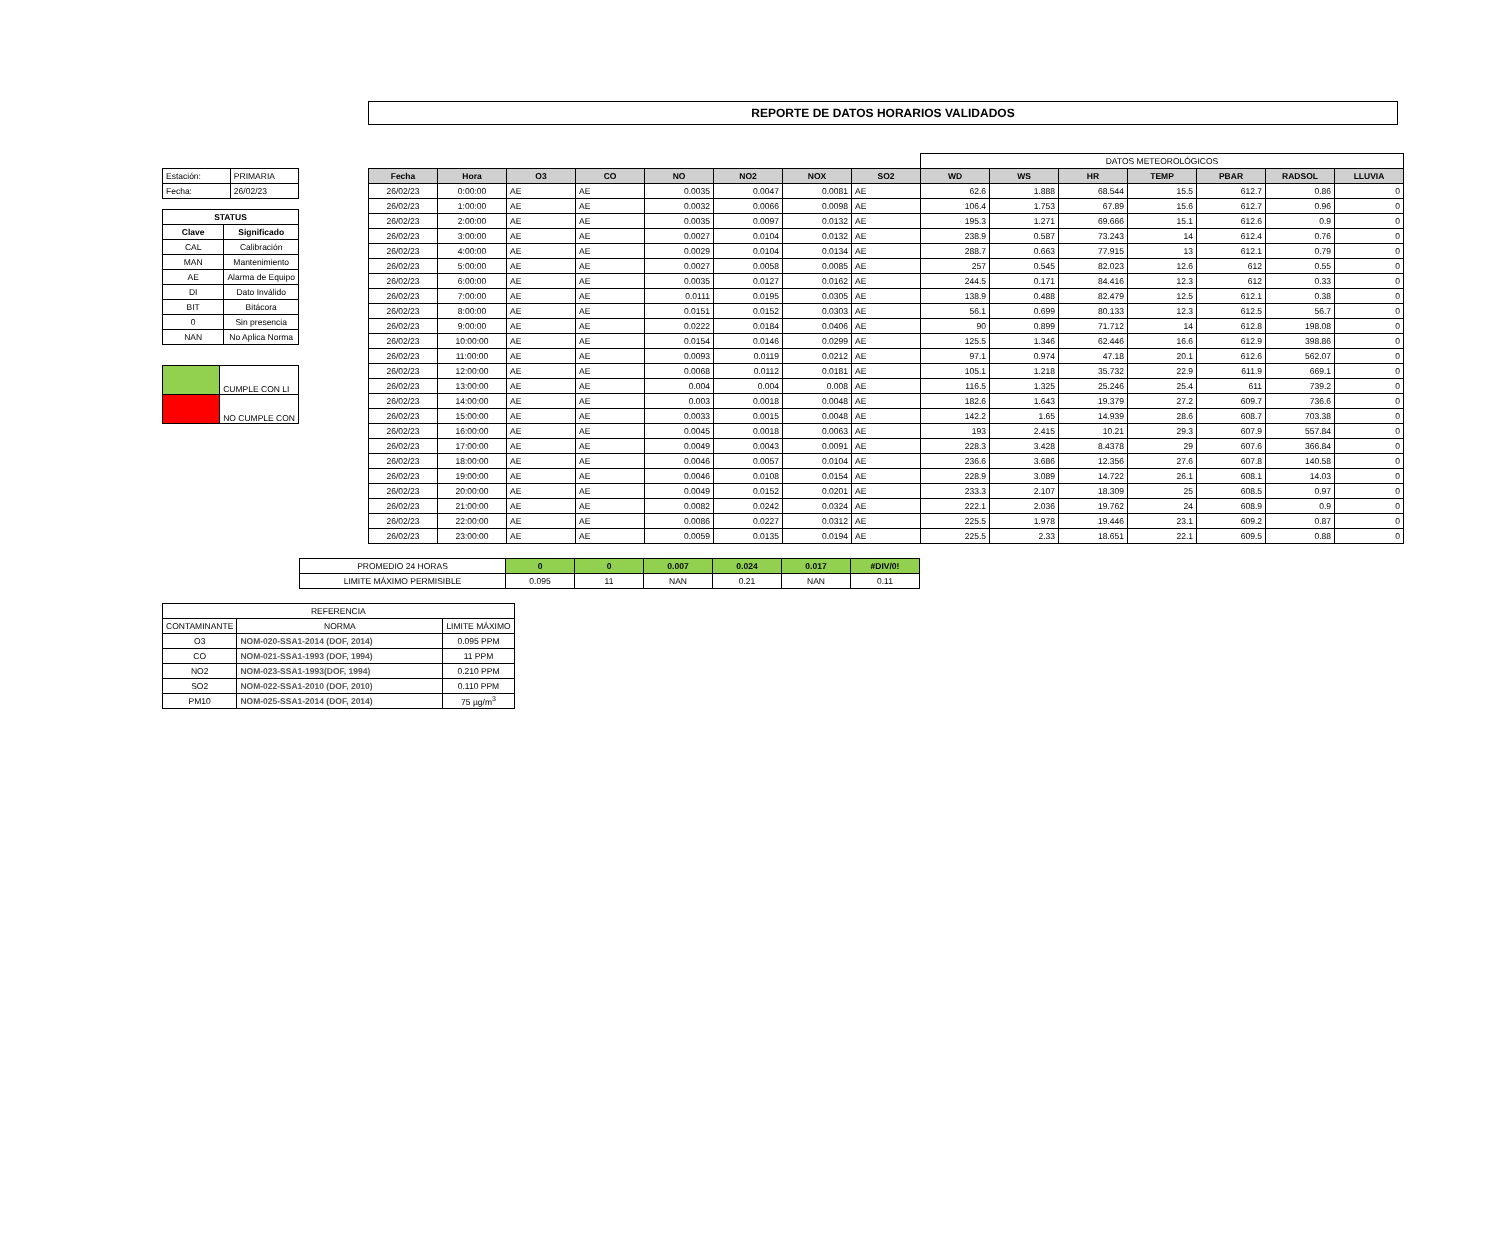REPORTE DE DATOS HORARIOS VALIDADOS
| Estación: | PRIMARIA |
| Fecha: | 26/02/23 |
| STATUS | |
| --- | --- |
| Clave | Significado |
| CAL | Calibración |
| MAN | Mantenimiento |
| AE | Alarma de Equipo |
| DI | Dato Inválido |
| BIT | Bitácora |
| 0 | Sin presencia |
| NAN | No Aplica Norma |
| | CUMPLE CON LI |
| | NO CUMPLE CON |
| | | | | | | | | DATOS METEOROLÓGICOS | | | | | | |
| Fecha | Hora | O3 | CO | NO | NO2 | NOX | SO2 | WD | WS | HR | TEMP | PBAR | RADSOL | LLUVIA |
| 26/02/23 | 0:00:00 | AE | AE | 0.0035 | 0.0047 | 0.0081 | AE | 62.6 | 1.888 | 68.544 | 15.5 | 612.7 | 0.86 | 0 |
| 26/02/23 | 1:00:00 | AE | AE | 0.0032 | 0.0066 | 0.0098 | AE | 106.4 | 1.753 | 67.89 | 15.6 | 612.7 | 0.96 | 0 |
| 26/02/23 | 2:00:00 | AE | AE | 0.0035 | 0.0097 | 0.0132 | AE | 195.3 | 1.271 | 69.666 | 15.1 | 612.6 | 0.9 | 0 |
| 26/02/23 | 3:00:00 | AE | AE | 0.0027 | 0.0104 | 0.0132 | AE | 238.9 | 0.587 | 73.243 | 14 | 612.4 | 0.76 | 0 |
| 26/02/23 | 4:00:00 | AE | AE | 0.0029 | 0.0104 | 0.0134 | AE | 288.7 | 0.663 | 77.915 | 13 | 612.1 | 0.79 | 0 |
| 26/02/23 | 5:00:00 | AE | AE | 0.0027 | 0.0058 | 0.0085 | AE | 257 | 0.545 | 82.023 | 12.6 | 612 | 0.55 | 0 |
| 26/02/23 | 6:00:00 | AE | AE | 0.0035 | 0.0127 | 0.0162 | AE | 244.5 | 0.171 | 84.416 | 12.3 | 612 | 0.33 | 0 |
| 26/02/23 | 7:00:00 | AE | AE | 0.0111 | 0.0195 | 0.0305 | AE | 138.9 | 0.488 | 82.479 | 12.5 | 612.1 | 0.38 | 0 |
| 26/02/23 | 8:00:00 | AE | AE | 0.0151 | 0.0152 | 0.0303 | AE | 56.1 | 0.699 | 80.133 | 12.3 | 612.5 | 56.7 | 0 |
| 26/02/23 | 9:00:00 | AE | AE | 0.0222 | 0.0184 | 0.0406 | AE | 90 | 0.899 | 71.712 | 14 | 612.8 | 198.08 | 0 |
| 26/02/23 | 10:00:00 | AE | AE | 0.0154 | 0.0146 | 0.0299 | AE | 125.5 | 1.346 | 62.446 | 16.6 | 612.9 | 398.86 | 0 |
| 26/02/23 | 11:00:00 | AE | AE | 0.0093 | 0.0119 | 0.0212 | AE | 97.1 | 0.974 | 47.18 | 20.1 | 612.6 | 562.07 | 0 |
| 26/02/23 | 12:00:00 | AE | AE | 0.0068 | 0.0112 | 0.0181 | AE | 105.1 | 1.218 | 35.732 | 22.9 | 611.9 | 669.1 | 0 |
| 26/02/23 | 13:00:00 | AE | AE | 0.004 | 0.004 | 0.008 | AE | 116.5 | 1.325 | 25.246 | 25.4 | 611 | 739.2 | 0 |
| 26/02/23 | 14:00:00 | AE | AE | 0.003 | 0.0018 | 0.0048 | AE | 182.6 | 1.643 | 19.379 | 27.2 | 609.7 | 736.6 | 0 |
| 26/02/23 | 15:00:00 | AE | AE | 0.0033 | 0.0015 | 0.0048 | AE | 142.2 | 1.65 | 14.939 | 28.6 | 608.7 | 703.38 | 0 |
| 26/02/23 | 16:00:00 | AE | AE | 0.0045 | 0.0018 | 0.0063 | AE | 193 | 2.415 | 10.21 | 29.3 | 607.9 | 557.84 | 0 |
| 26/02/23 | 17:00:00 | AE | AE | 0.0049 | 0.0043 | 0.0091 | AE | 228.3 | 3.428 | 8.4378 | 29 | 607.6 | 366.84 | 0 |
| 26/02/23 | 18:00:00 | AE | AE | 0.0046 | 0.0057 | 0.0104 | AE | 236.6 | 3.686 | 12.356 | 27.6 | 607.8 | 140.58 | 0 |
| 26/02/23 | 19:00:00 | AE | AE | 0.0046 | 0.0108 | 0.0154 | AE | 228.9 | 3.089 | 14.722 | 26.1 | 608.1 | 14.03 | 0 |
| 26/02/23 | 20:00:00 | AE | AE | 0.0049 | 0.0152 | 0.0201 | AE | 233.3 | 2.107 | 18.309 | 25 | 608.5 | 0.97 | 0 |
| 26/02/23 | 21:00:00 | AE | AE | 0.0082 | 0.0242 | 0.0324 | AE | 222.1 | 2.036 | 19.762 | 24 | 608.9 | 0.9 | 0 |
| 26/02/23 | 22:00:00 | AE | AE | 0.0086 | 0.0227 | 0.0312 | AE | 225.5 | 1.978 | 19.446 | 23.1 | 609.2 | 0.87 | 0 |
| 26/02/23 | 23:00:00 | AE | AE | 0.0059 | 0.0135 | 0.0194 | AE | 225.5 | 2.33 | 18.651 | 22.1 | 609.5 | 0.88 | 0 |
| PROMEDIO 24 HORAS | 0 | 0 | 0.007 | 0.024 | 0.017 | #DIV/0! |
| LIMITE MÁXIMO PERMISIBLE | 0.095 | 11 | NAN | 0.21 | NAN | 0.11 |
| REFERENCIA | | |
| CONTAMINANTE | NORMA | LIMITE MÁXIMO |
| O3 | NOM-020-SSA1-2014 (DOF, 2014) | 0.095 PPM |
| CO | NOM-021-SSA1-1993 (DOF, 1994) | 11 PPM |
| NO2 | NOM-023-SSA1-1993(DOF, 1994) | 0.210 PPM |
| SO2 | NOM-022-SSA1-2010 (DOF, 2010) | 0.110 PPM |
| PM10 | NOM-025-SSA1-2014 (DOF, 2014) | 75 µg/m<sup>3</sup> |